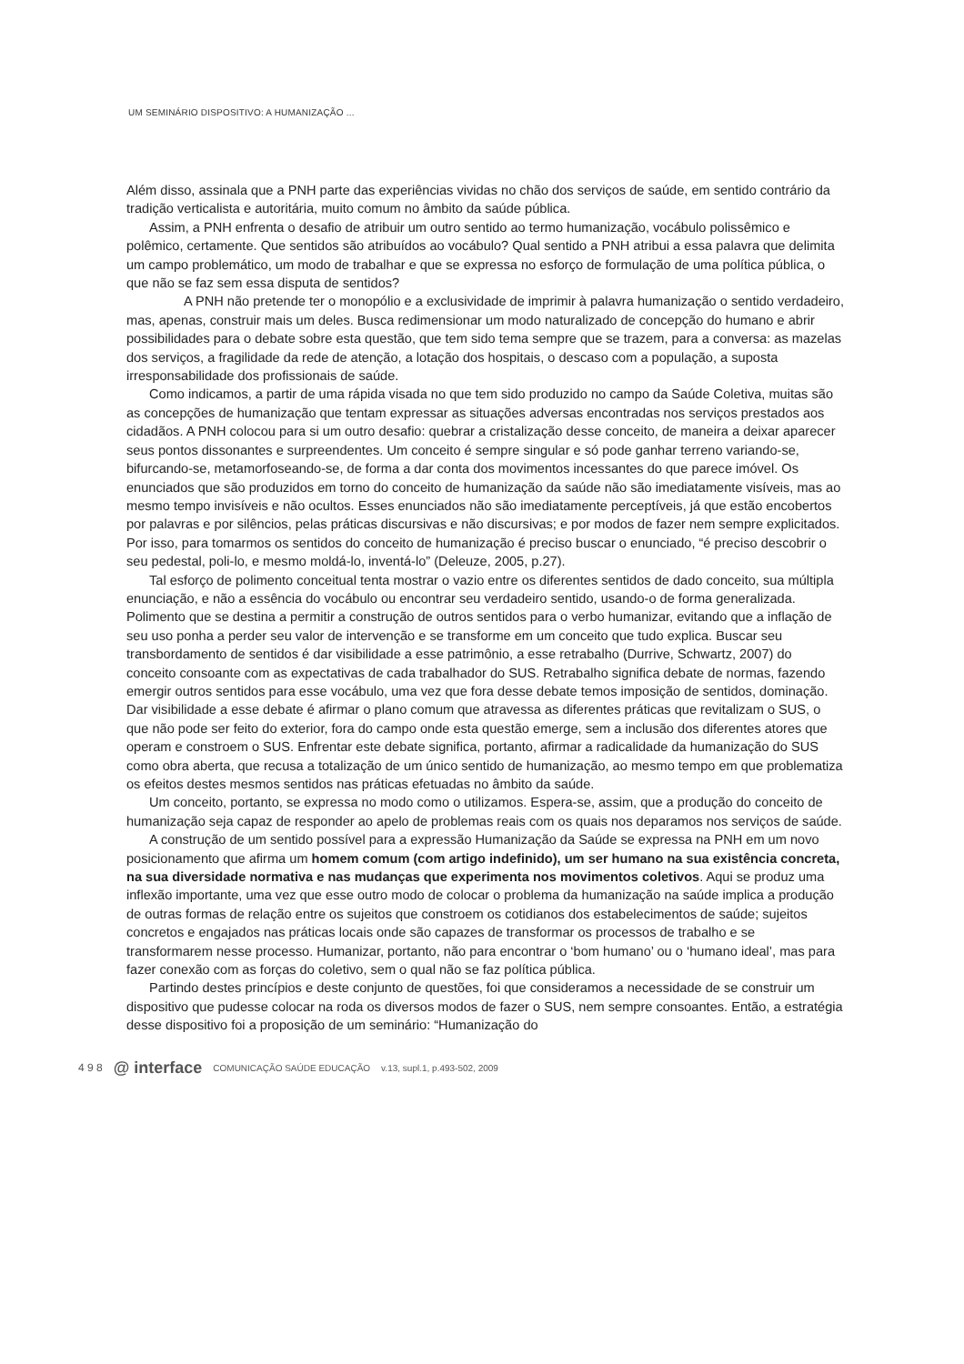UM SEMINÁRIO DISPOSITIVO: A HUMANIZAÇÃO ...
Além disso, assinala que a PNH parte das experiências vividas no chão dos serviços de saúde, em sentido contrário da tradição verticalista e autoritária, muito comum no âmbito da saúde pública.
Assim, a PNH enfrenta o desafio de atribuir um outro sentido ao termo humanização, vocábulo polissêmico e polêmico, certamente. Que sentidos são atribuídos ao vocábulo? Qual sentido a PNH atribui a essa palavra que delimita um campo problemático, um modo de trabalhar e que se expressa no esforço de formulação de uma política pública, o que não se faz sem essa disputa de sentidos?
A PNH não pretende ter o monopólio e a exclusividade de imprimir à palavra humanização o sentido verdadeiro, mas, apenas, construir mais um deles. Busca redimensionar um modo naturalizado de concepção do humano e abrir possibilidades para o debate sobre esta questão, que tem sido tema sempre que se trazem, para a conversa: as mazelas dos serviços, a fragilidade da rede de atenção, a lotação dos hospitais, o descaso com a população, a suposta irresponsabilidade dos profissionais de saúde.
Como indicamos, a partir de uma rápida visada no que tem sido produzido no campo da Saúde Coletiva, muitas são as concepções de humanização que tentam expressar as situações adversas encontradas nos serviços prestados aos cidadãos. A PNH colocou para si um outro desafio: quebrar a cristalização desse conceito, de maneira a deixar aparecer seus pontos dissonantes e surpreendentes. Um conceito é sempre singular e só pode ganhar terreno variando-se, bifurcando-se, metamorfoseando-se, de forma a dar conta dos movimentos incessantes do que parece imóvel. Os enunciados que são produzidos em torno do conceito de humanização da saúde não são imediatamente visíveis, mas ao mesmo tempo invisíveis e não ocultos. Esses enunciados não são imediatamente perceptíveis, já que estão encobertos por palavras e por silêncios, pelas práticas discursivas e não discursivas; e por modos de fazer nem sempre explicitados. Por isso, para tomarmos os sentidos do conceito de humanização é preciso buscar o enunciado, “é preciso descobrir o seu pedestal, poli-lo, e mesmo moldá-lo, inventá-lo” (Deleuze, 2005, p.27).
Tal esforço de polimento conceitual tenta mostrar o vazio entre os diferentes sentidos de dado conceito, sua múltipla enunciação, e não a essência do vocábulo ou encontrar seu verdadeiro sentido, usando-o de forma generalizada. Polimento que se destina a permitir a construção de outros sentidos para o verbo humanizar, evitando que a inflação de seu uso ponha a perder seu valor de intervenção e se transforme em um conceito que tudo explica. Buscar seu transbordamento de sentidos é dar visibilidade a esse patrimônio, a esse retrabalho (Durrive, Schwartz, 2007) do conceito consoante com as expectativas de cada trabalhador do SUS. Retrabalho significa debate de normas, fazendo emergir outros sentidos para esse vocábulo, uma vez que fora desse debate temos imposição de sentidos, dominação. Dar visibilidade a esse debate é afirmar o plano comum que atravessa as diferentes práticas que revitalizam o SUS, o que não pode ser feito do exterior, fora do campo onde esta questão emerge, sem a inclusão dos diferentes atores que operam e constroem o SUS. Enfrentar este debate significa, portanto, afirmar a radicalidade da humanização do SUS como obra aberta, que recusa a totalização de um único sentido de humanização, ao mesmo tempo em que problematiza os efeitos destes mesmos sentidos nas práticas efetuadas no âmbito da saúde.
Um conceito, portanto, se expressa no modo como o utilizamos. Espera-se, assim, que a produção do conceito de humanização seja capaz de responder ao apelo de problemas reais com os quais nos deparamos nos serviços de saúde.
A construção de um sentido possível para a expressão Humanização da Saúde se expressa na PNH em um novo posicionamento que afirma um homem comum (com artigo indefinido), um ser humano na sua existência concreta, na sua diversidade normativa e nas mudanças que experimenta nos movimentos coletivos. Aqui se produz uma inflexão importante, uma vez que esse outro modo de colocar o problema da humanização na saúde implica a produção de outras formas de relação entre os sujeitos que constroem os cotidianos dos estabelecimentos de saúde; sujeitos concretos e engajados nas práticas locais onde são capazes de transformar os processos de trabalho e se transformarem nesse processo. Humanizar, portanto, não para encontrar o ‘bom humano’ ou o ‘humano ideal’, mas para fazer conexão com as forças do coletivo, sem o qual não se faz política pública.
Partindo destes princípios e deste conjunto de questões, foi que consideramos a necessidade de se construir um dispositivo que pudesse colocar na roda os diversos modos de fazer o SUS, nem sempre consoantes. Então, a estratégia desse dispositivo foi a proposição de um seminário: “Humanização do
4 9 8 @ interface COMUNICAÇÃO SAÚDE EDUCAÇÃO v.13, supl.1, p.493-502, 2009